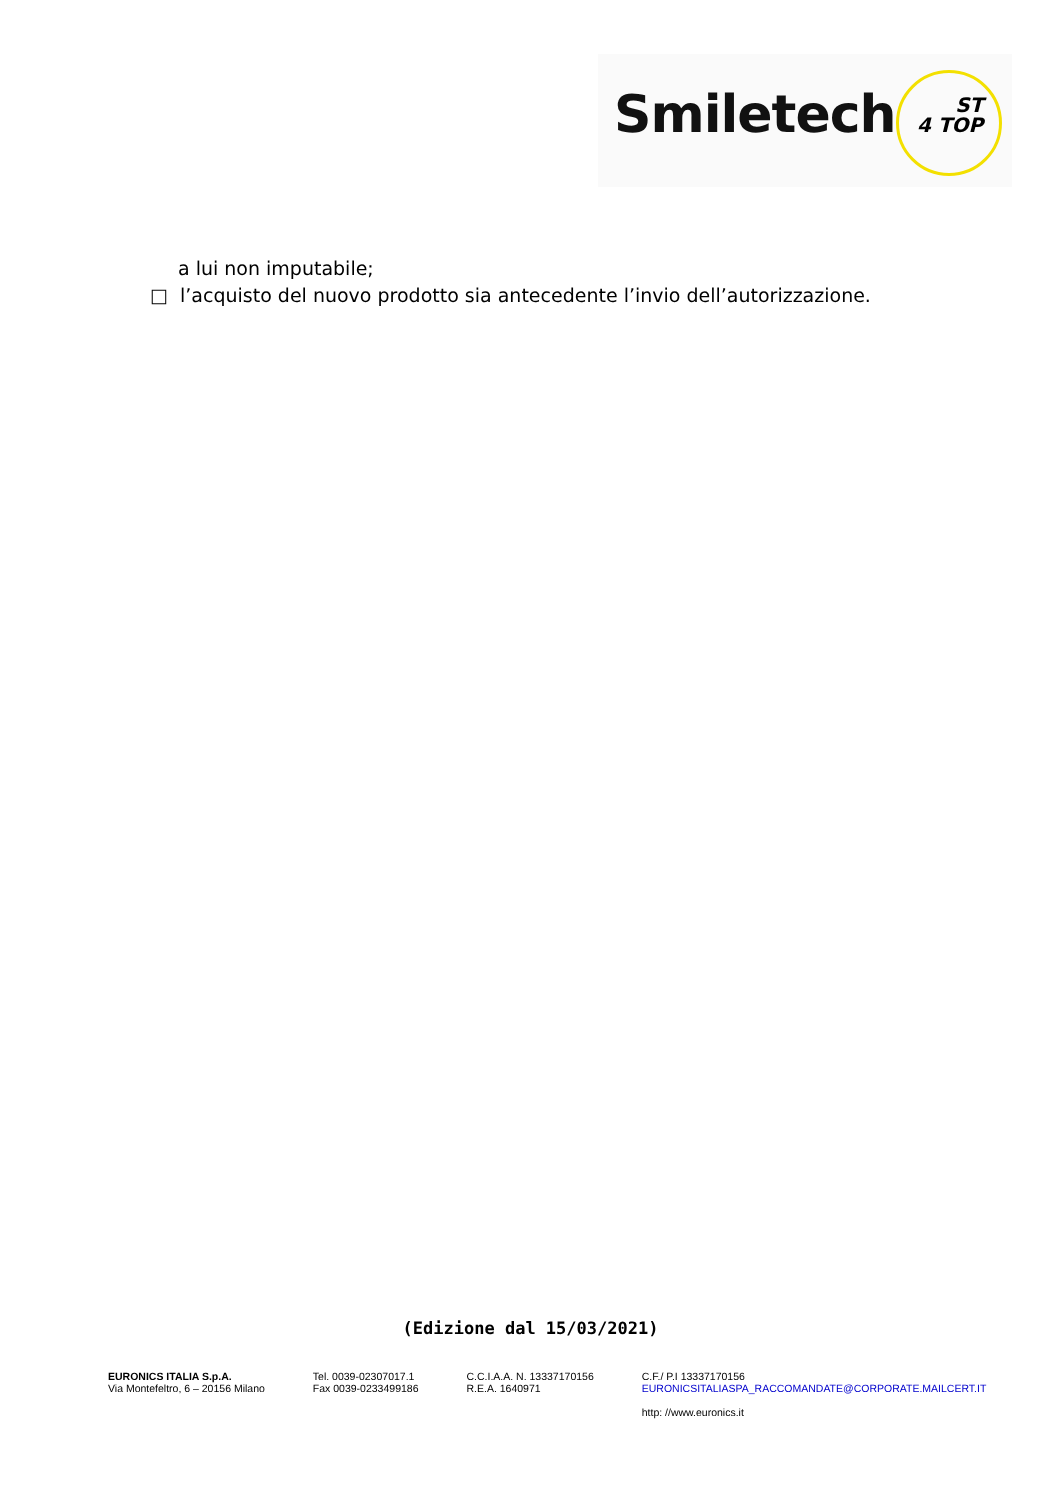Smiletech
ST
4 TOP
a lui non imputabile;
□ l’acquisto del nuovo prodotto sia antecedente l’invio dell’autorizzazione.
(Edizione dal 15/03/2021)
EURONICS ITALIA S.p.A.
Via Montefeltro, 6 – 20156 Milano
Tel. 0039-02307017.1
Fax 0039-0233499186
C.C.I.A.A. N. 13337170156
R.E.A. 1640971
C.F./ P.I 13337170156
EURONICSITALIASPA_RACCOMANDATE@CORPORATE.MAILCERT.IT
http: //www.euronics.it